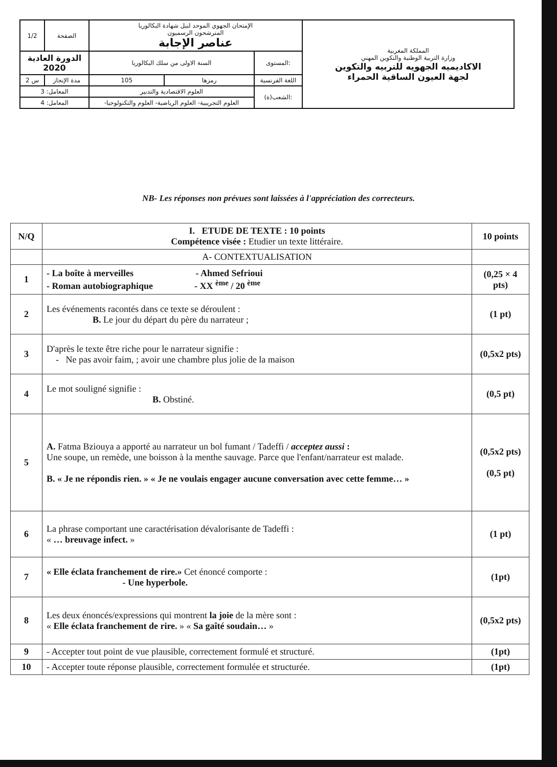| 1/2 | الصفحة | الإمتحان الجهوي الموحد لنيل شهادة البكالوريا المترشحون الرسميون عناصر الإجابة | | | المملكة المغربية وزارة التربية الوطنية والتكوين المهني الاكاديميه الجهويه للتربيه والتكوين لجهة العيون الساقية الحمراء |
| الدورة العادية 2020 | | السنة الاولى من سلك البكالوريا | | المستوى: | |
| 2 س | مدة الإنجاز | 105 | رمزها | اللغة الفرنسية | |
| المعامل: 3 | | العلوم الاقتصادية والتدبير | | الشعب(ة): | |
| المعامل: 4 | | -العلوم التجريبية- العلوم الرياضية- العلوم والتكنولوجيا | | | |
NB- Les réponses non prévues sont laissées à l'appréciation des correcteurs.
| N/Q | I. ETUDE DE TEXTE : 10 points Compétence visée : Etudier un texte littéraire. | 10 points |
| | A- CONTEXTUALISATION | |
| 1 | - La boîte à merveilles - Ahmed Sefrioui - Roman autobiographique - XX <sup>ème</sup> / 20 <sup>ème</sup> | (0,25 × 4 pts) |
| 2 | Les événements racontés dans ce texte se déroulent : B. Le jour du départ du père du narrateur ; | (1 pt) |
| 3 | D'après le texte être riche pour le narrateur signifie : - Ne pas avoir faim, ; avoir une chambre plus jolie de la maison | (0,5x2 pts) |
| 4 | Le mot souligné signifie : B. Obstiné. | (0,5 pt) |
| 5 | A. Fatma Bziouya a apporté au narrateur un bol fumant / Tadeffi / acceptez aussi : Une soupe, un remède, une boisson à la menthe sauvage. Parce que l'enfant/narrateur est malade. B. « Je ne répondis rien. » « Je ne voulais engager aucune conversation avec cette femme… » | (0,5x2 pts) (0,5 pt) |
| 6 | La phrase comportant une caractérisation dévalorisante de Tadeffi : « … breuvage infect. » | (1 pt) |
| 7 | « Elle éclata franchement de rire.» Cet énoncé comporte : - Une hyperbole. | (1pt) |
| 8 | Les deux énoncés/expressions qui montrent la joie de la mère sont : « Elle éclata franchement de rire. » « Sa gaîté soudain… » | (0,5x2 pts) |
| 9 | - Accepter tout point de vue plausible, correctement formulé et structuré. | (1pt) |
| 10 | - Accepter toute réponse plausible, correctement formulée et structurée. | (1pt) |